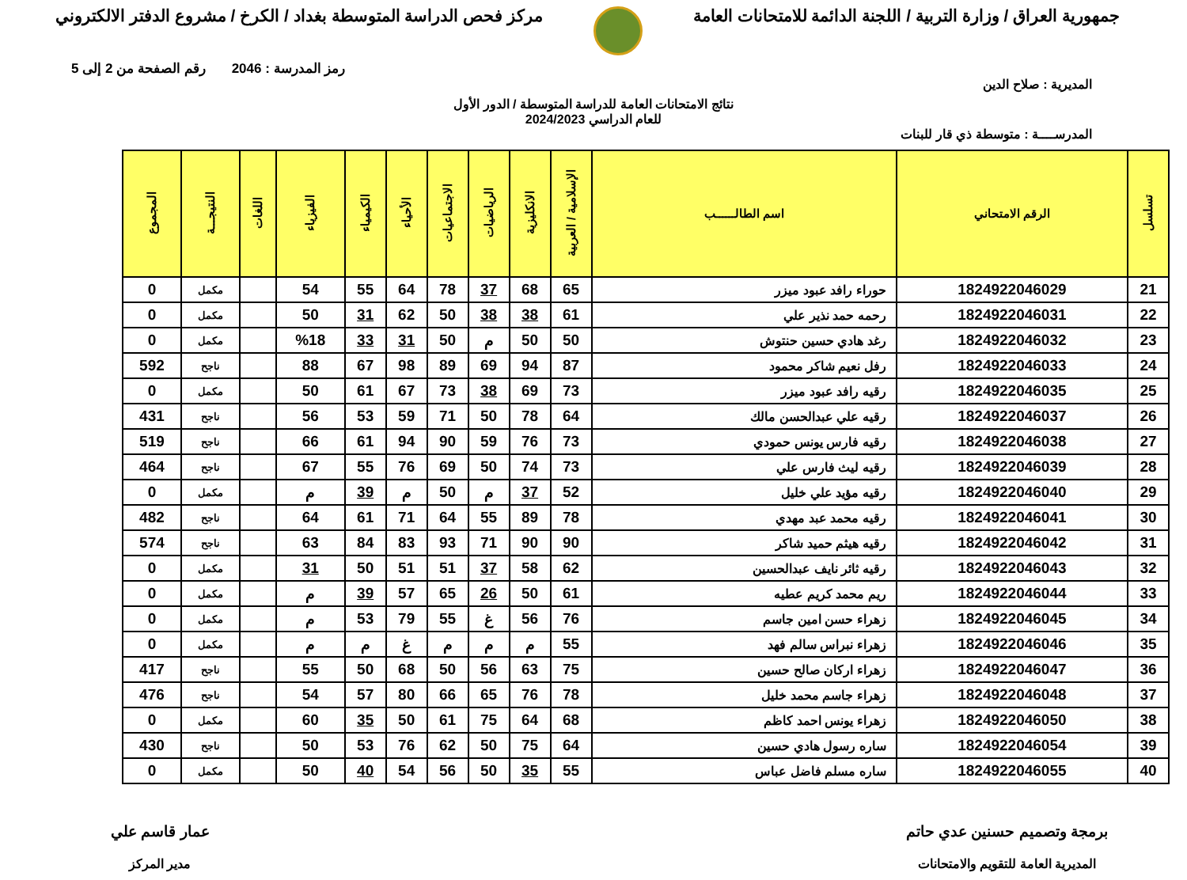جمهورية العراق / وزارة التربية / اللجنة الدائمة للامتحانات العامة
مركز فحص الدراسة المتوسطة بغداد / الكرخ / مشروع الدفتر الالكتروني
رمز المدرسة : 2046 رقم الصفحة من 2 إلى 5
المديرية : صلاح الدين
نتائج الامتحانات العامة للدراسة المتوسطة / الدور الأول
للعام الدراسي 2024/2023
المدرســــة : متوسطة ذي قار للبنات
| تسلسل | الرقم الامتحاني | اسم الطالــــــب | الإسلامية / العربية | الانكليزية | الرياضيات | الاجتماعيات | الأحياء | الكيمياء | الفيزياء | اللغات | النتيجـــة | المجموع |
| --- | --- | --- | --- | --- | --- | --- | --- | --- | --- | --- | --- | --- |
| 21 | 1824922046029 | حوراء رافد عبود ميزر | 65 | 68 | 37 | 78 | 64 | 55 | 54 | | مكمل | 0 |
| 22 | 1824922046031 | رحمه حمد نذير علي | 61 | 38 | 38 | 50 | 62 | 31 | 50 | | مكمل | 0 |
| 23 | 1824922046032 | رغد هادي حسين حنتوش | 50 | 50 | م | 50 | 31 | 33 | %18 | | مكمل | 0 |
| 24 | 1824922046033 | رفل نعيم شاكر محمود | 87 | 94 | 69 | 89 | 98 | 67 | 88 | | ناجح | 592 |
| 25 | 1824922046035 | رقيه رافد عبود ميزر | 73 | 69 | 38 | 73 | 67 | 61 | 50 | | مكمل | 0 |
| 26 | 1824922046037 | رقيه علي عبدالحسن مالك | 64 | 78 | 50 | 71 | 59 | 53 | 56 | | ناجح | 431 |
| 27 | 1824922046038 | رقيه فارس يونس حمودي | 73 | 76 | 59 | 90 | 94 | 61 | 66 | | ناجح | 519 |
| 28 | 1824922046039 | رقيه ليث فارس علي | 73 | 74 | 50 | 69 | 76 | 55 | 67 | | ناجح | 464 |
| 29 | 1824922046040 | رقيه مؤيد علي خليل | 52 | 37 | م | 50 | م | 39 | م | | مكمل | 0 |
| 30 | 1824922046041 | رقيه محمد عبد مهدي | 78 | 89 | 55 | 64 | 71 | 61 | 64 | | ناجح | 482 |
| 31 | 1824922046042 | رقيه هيثم حميد شاكر | 90 | 90 | 71 | 93 | 83 | 84 | 63 | | ناجح | 574 |
| 32 | 1824922046043 | رقيه ثائر نايف عبدالحسين | 62 | 58 | 37 | 51 | 51 | 50 | 31 | | مكمل | 0 |
| 33 | 1824922046044 | ريم محمد كريم عطيه | 61 | 50 | 26 | 65 | 57 | 39 | م | | مكمل | 0 |
| 34 | 1824922046045 | زهراء حسن امين جاسم | 76 | 56 | غ | 55 | 79 | 53 | م | | مكمل | 0 |
| 35 | 1824922046046 | زهراء نبراس سالم فهد | 55 | م | م | م | غ | م | م | | مكمل | 0 |
| 36 | 1824922046047 | زهراء اركان صالح حسين | 75 | 63 | 56 | 50 | 68 | 50 | 55 | | ناجح | 417 |
| 37 | 1824922046048 | زهراء جاسم محمد خليل | 78 | 76 | 65 | 66 | 80 | 57 | 54 | | ناجح | 476 |
| 38 | 1824922046050 | زهراء يونس احمد كاظم | 68 | 64 | 75 | 61 | 50 | 35 | 60 | | مكمل | 0 |
| 39 | 1824922046054 | ساره رسول هادي حسين | 64 | 75 | 50 | 62 | 76 | 53 | 50 | | ناجح | 430 |
| 40 | 1824922046055 | ساره مسلم فاضل عباس | 55 | 35 | 50 | 56 | 54 | 40 | 50 | | مكمل | 0 |
برمجة وتصميم حسنين عدي حاتم
المديرية العامة للتقويم والامتحانات
عمار قاسم علي
مدير المركز